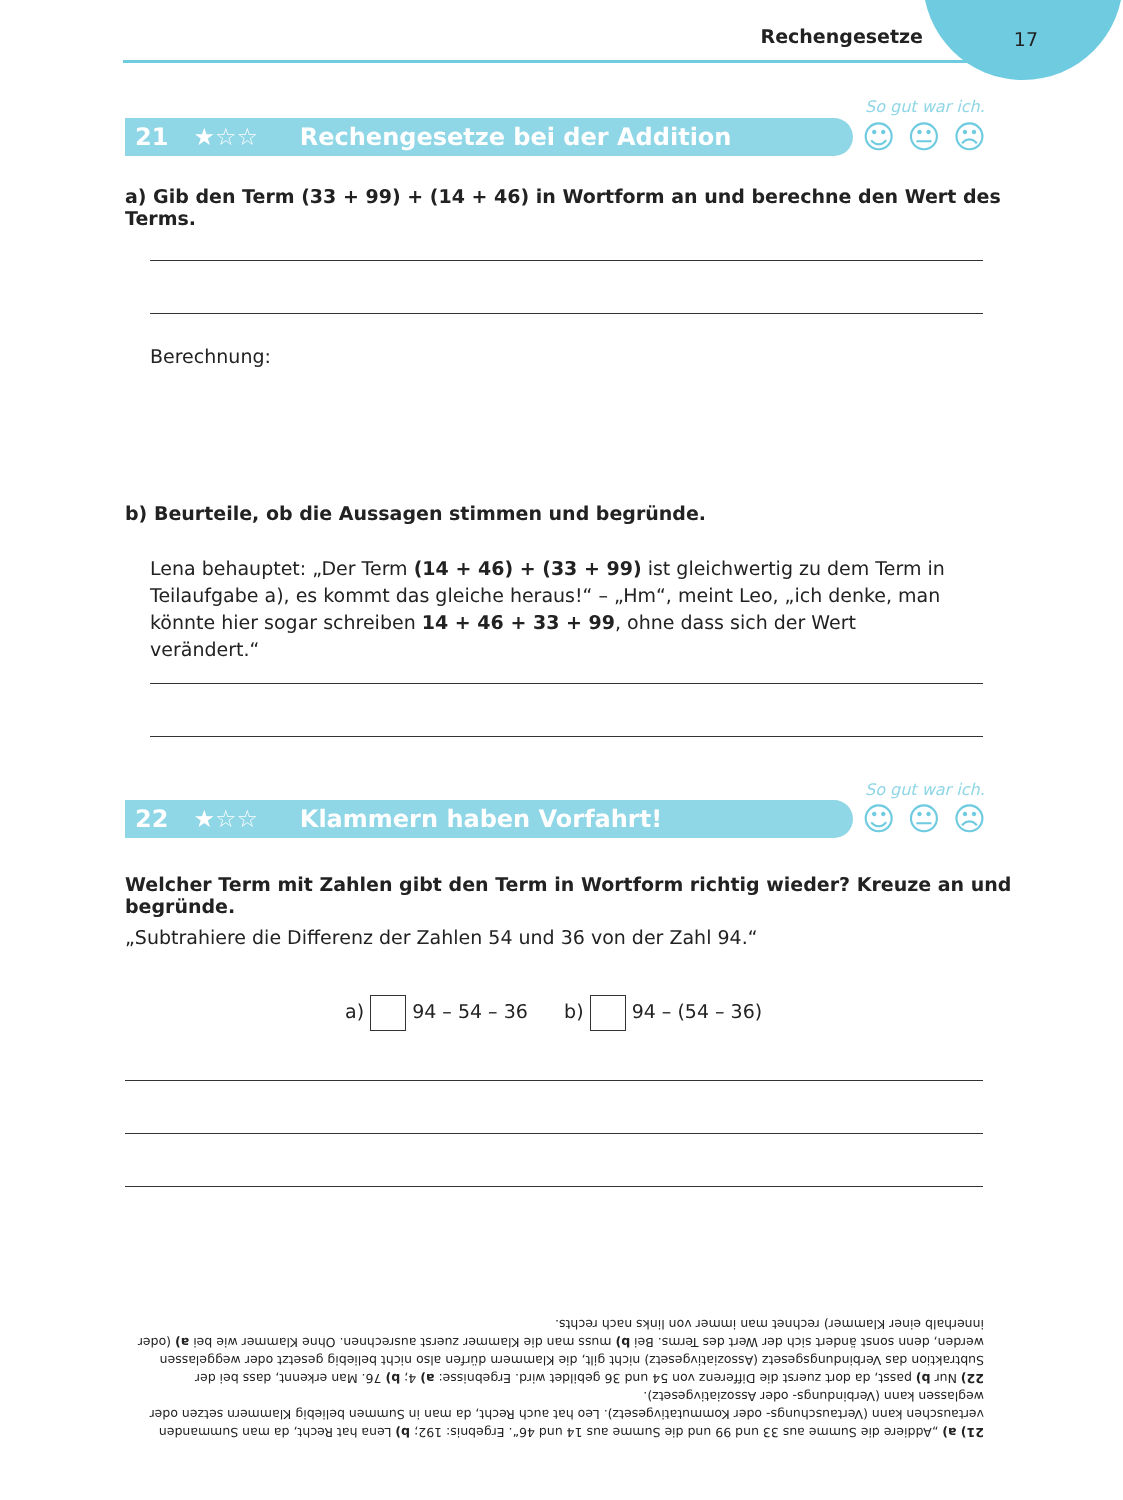Rechengesetze 17
So gut war ich.
21 ★☆☆ Rechengesetze bei der Addition ☺😐☹
a) Gib den Term (33 + 99) + (14 + 46) in Wortform an und berechne den Wert des Terms.
Berechnung:
b) Beurteile, ob die Aussagen stimmen und begründe.
Lena behauptet: „Der Term (14 + 46) + (33 + 99) ist gleichwertig zu dem Term in Teilaufgabe a), es kommt das gleiche heraus!“ – „Hm“, meint Leo, „ich denke, man könnte hier sogar schreiben 14 + 46 + 33 + 99, ohne dass sich der Wert verändert.“
So gut war ich.
22 ★☆☆ Klammern haben Vorfahrt! ☺😐☹
Welcher Term mit Zahlen gibt den Term in Wortform richtig wieder? Kreuze an und begründe.
„Subtrahiere die Differenz der Zahlen 54 und 36 von der Zahl 94.“
a) 94 – 54 – 36 b) 94 – (54 – 36)
21) a) „Addiere die Summe aus 33 und 99 und die Summe aus 14 und 46“. Ergebnis: 192; b) Lena hat Recht, da man Summanden vertauschen kann (Vertauschungs- oder Kommutativgesetz). Leo hat auch Recht, da man in Summen beliebig Klammern setzen oder weglassen kann (Verbindungs- oder Assoziativgesetz).
22) Nur b) passt, da dort zuerst die Differenz von 54 und 36 gebildet wird. Ergebnisse: a) 4; b) 76. Man erkennt, dass bei der Subtraktion das Verbindungsgesetz (Assoziativgesetz) nicht gilt, die Klammern dürfen also nicht beliebig gesetzt oder weggelassen werden, denn sonst ändert sich der Wert des Terms. Bei b) muss man die Klammer zuerst ausrechnen. Ohne Klammer wie bei a) (oder innerhalb einer Klammer) rechnet man immer von links nach rechts.